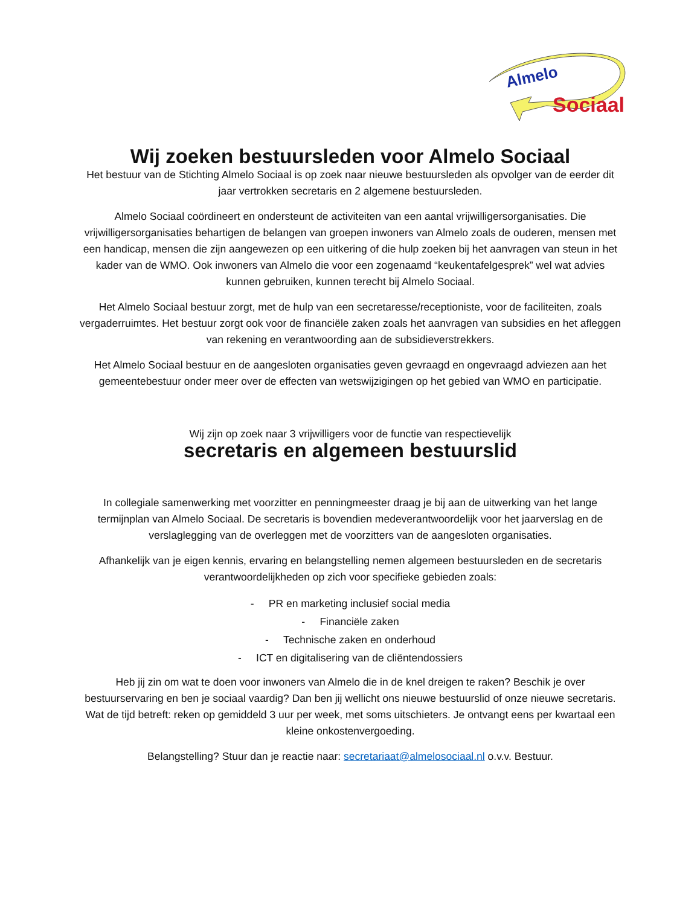Almelo
Sociaal
Wij zoeken bestuursleden voor Almelo Sociaal
Het bestuur van de Stichting Almelo Sociaal is op zoek naar nieuwe bestuursleden als opvolger van de eerder dit jaar vertrokken secretaris en 2 algemene bestuursleden.
Almelo Sociaal coördineert en ondersteunt de activiteiten van een aantal vrijwilligersorganisaties. Die vrijwilligersorganisaties behartigen de belangen van groepen inwoners van Almelo zoals de ouderen, mensen met een handicap, mensen die zijn aangewezen op een uitkering of die hulp zoeken bij het aanvragen van steun in het kader van de WMO. Ook inwoners van Almelo die voor een zogenaamd “keukentafelgesprek” wel wat advies kunnen gebruiken, kunnen terecht bij Almelo Sociaal.
Het Almelo Sociaal bestuur zorgt, met de hulp van een secretaresse/receptioniste, voor de faciliteiten, zoals vergaderruimtes. Het bestuur zorgt ook voor de financiële zaken zoals het aanvragen van subsidies en het afleggen van rekening en verantwoording aan de subsidieverstrekkers.
Het Almelo Sociaal bestuur en de aangesloten organisaties geven gevraagd en ongevraagd adviezen aan het gemeentebestuur onder meer over de effecten van wetswijzigingen op het gebied van WMO en participatie.
Wij zijn op zoek naar 3 vrijwilligers voor de functie van respectievelijk
secretaris en algemeen bestuurslid
In collegiale samenwerking met voorzitter en penningmeester draag je bij aan de uitwerking van het lange termijnplan van Almelo Sociaal. De secretaris is bovendien medeverantwoordelijk voor het jaarverslag en de verslaglegging van de overleggen met de voorzitters van de aangesloten organisaties.
Afhankelijk van je eigen kennis, ervaring en belangstelling nemen algemeen bestuursleden en de secretaris verantwoordelijkheden op zich voor specifieke gebieden zoals:
- PR en marketing inclusief social media
- Financiële zaken
- Technische zaken en onderhoud
- ICT en digitalisering van de cliëntendossiers
Heb jij zin om wat te doen voor inwoners van Almelo die in de knel dreigen te raken? Beschik je over bestuurservaring en ben je sociaal vaardig? Dan ben jij wellicht ons nieuwe bestuurslid of onze nieuwe secretaris. Wat de tijd betreft: reken op gemiddeld 3 uur per week, met soms uitschieters. Je ontvangt eens per kwartaal een kleine onkostenvergoeding.
Belangstelling? Stuur dan je reactie naar: secretariaat@almelosociaal.nl o.v.v. Bestuur.